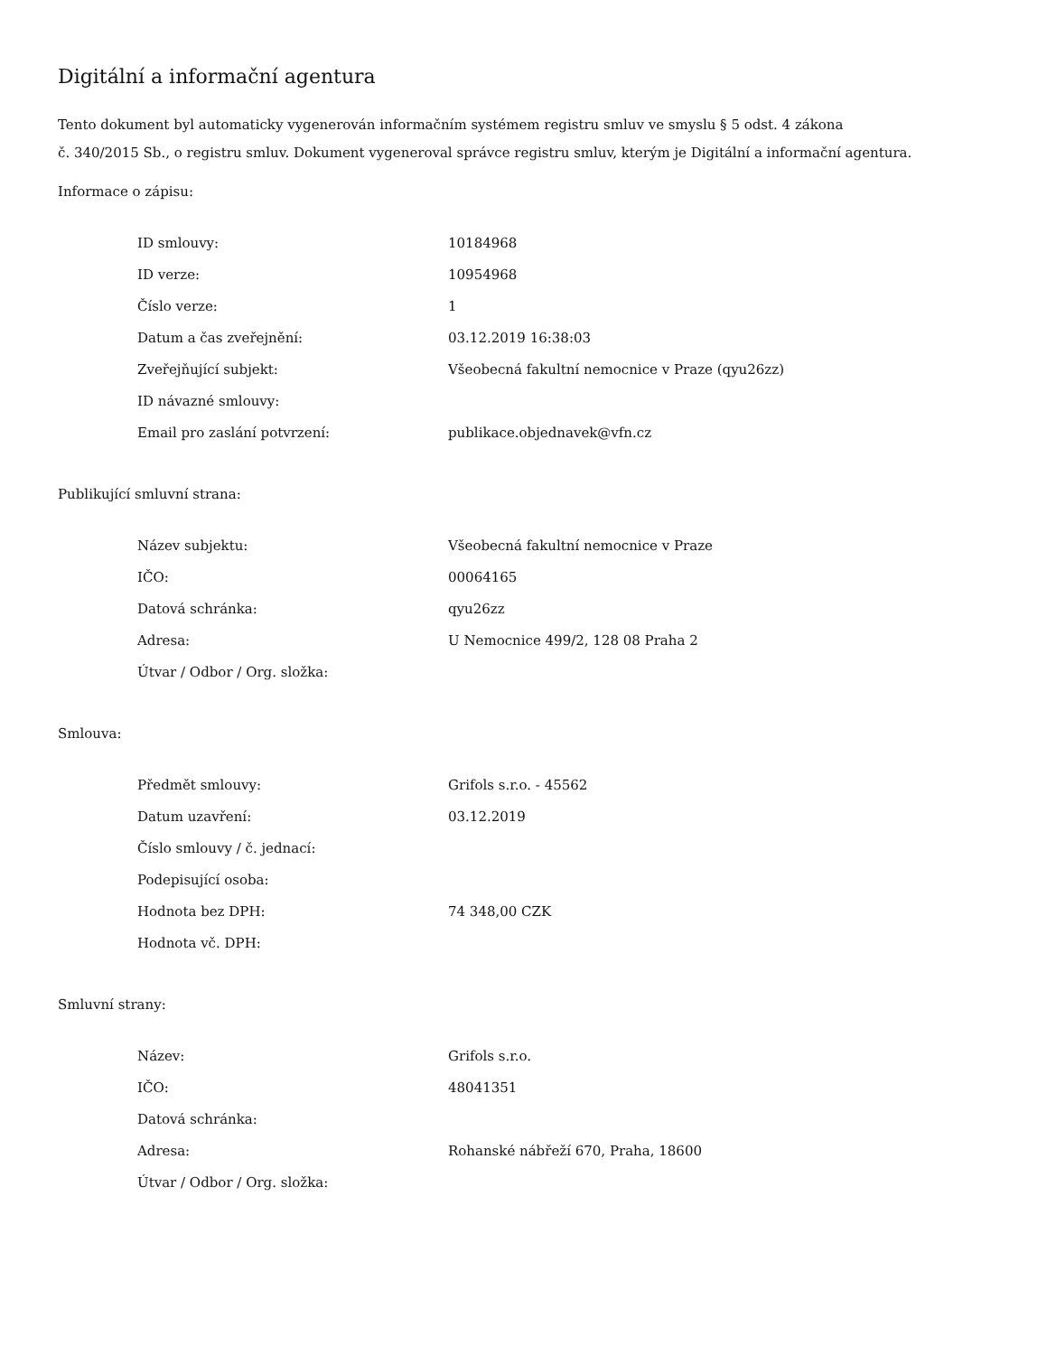Digitální a informační agentura
Tento dokument byl automaticky vygenerován informačním systémem registru smluv ve smyslu § 5 odst. 4 zákona
č. 340/2015 Sb., o registru smluv. Dokument vygeneroval správce registru smluv, kterým je Digitální a informační agentura.
Informace o zápisu:
| ID smlouvy: | 10184968 |
| ID verze: | 10954968 |
| Číslo verze: | 1 |
| Datum a čas zveřejnění: | 03.12.2019 16:38:03 |
| Zveřejňující subjekt: | Všeobecná fakultní nemocnice v Praze (qyu26zz) |
| ID návazné smlouvy: | |
| Email pro zaslání potvrzení: | publikace.objednavek@vfn.cz |
Publikující smluvní strana:
| Název subjektu: | Všeobecná fakultní nemocnice v Praze |
| IČO: | 00064165 |
| Datová schránka: | qyu26zz |
| Adresa: | U Nemocnice 499/2, 128 08 Praha 2 |
| Útvar / Odbor / Org. složka: | |
Smlouva:
| Předmět smlouvy: | Grifols s.r.o. - 45562 |
| Datum uzavření: | 03.12.2019 |
| Číslo smlouvy / č. jednací: | |
| Podepisující osoba: | |
| Hodnota bez DPH: | 74 348,00 CZK |
| Hodnota vč. DPH: | |
Smluvní strany:
| Název: | Grifols s.r.o. |
| IČO: | 48041351 |
| Datová schránka: | |
| Adresa: | Rohanské nábřeží 670, Praha, 18600 |
| Útvar / Odbor / Org. složka: | |